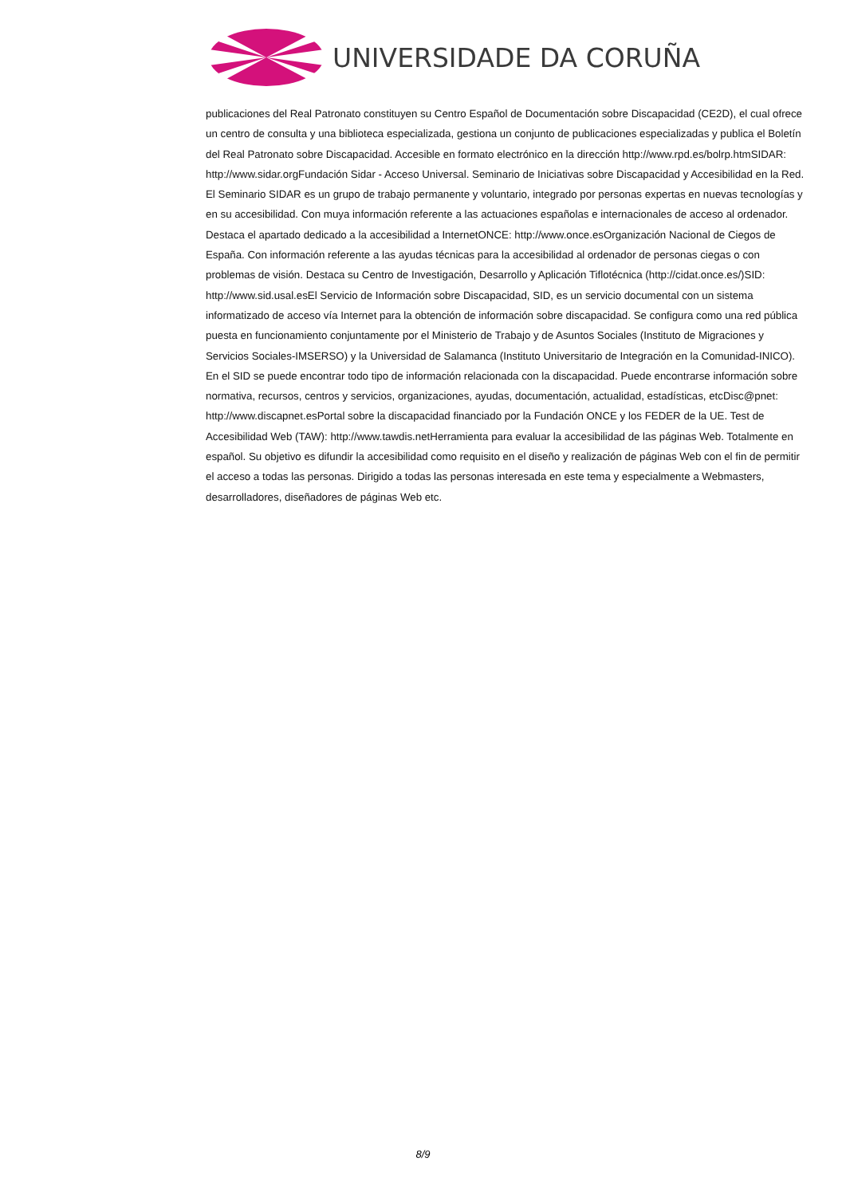UNIVERSIDADE DA CORUÑA
publicaciones del Real Patronato constituyen su Centro Español de Documentación sobre Discapacidad (CE2D), el cual ofrece un centro de consulta y una biblioteca especializada, gestiona un conjunto de publicaciones especializadas y publica el Boletín del Real Patronato sobre Discapacidad. Accesible en formato electrónico en la dirección http://www.rpd.es/bolrp.htmSIDAR: http://www.sidar.orgFundación Sidar - Acceso Universal. Seminario de Iniciativas sobre Discapacidad y Accesibilidad en la Red. El Seminario SIDAR es un grupo de trabajo permanente y voluntario, integrado por personas expertas en nuevas tecnologías y en su accesibilidad. Con muya información referente a las actuaciones españolas e internacionales de acceso al ordenador. Destaca el apartado dedicado a la accesibilidad a InternetONCE: http://www.once.esOrganización Nacional de Ciegos de España. Con información referente a las ayudas técnicas para la accesibilidad al ordenador de personas ciegas o con problemas de visión. Destaca su Centro de Investigación, Desarrollo y Aplicación Tiflotécnica (http://cidat.once.es/)SID: http://www.sid.usal.esEl Servicio de Información sobre Discapacidad, SID, es un servicio documental con un sistema informatizado de acceso vía Internet para la obtención de información sobre discapacidad. Se configura como una red pública puesta en funcionamiento conjuntamente por el Ministerio de Trabajo y de Asuntos Sociales (Instituto de Migraciones y Servicios Sociales-IMSERSO) y la Universidad de Salamanca (Instituto Universitario de Integración en la Comunidad-INICO). En el SID se puede encontrar todo tipo de información relacionada con la discapacidad. Puede encontrarse información sobre normativa, recursos, centros y servicios, organizaciones, ayudas, documentación, actualidad, estadísticas, etcDisc@pnet: http://www.discapnet.esPortal sobre la discapacidad financiado por la Fundación ONCE y los FEDER de la UE. Test de Accesibilidad Web (TAW): http://www.tawdis.netHerramienta para evaluar la accesibilidad de las páginas Web. Totalmente en español. Su objetivo es difundir la accesibilidad como requisito en el diseño y realización de páginas Web con el fin de permitir el acceso a todas las personas. Dirigido a todas las personas interesada en este tema y especialmente a Webmasters, desarrolladores, diseñadores de páginas Web etc.
8/9